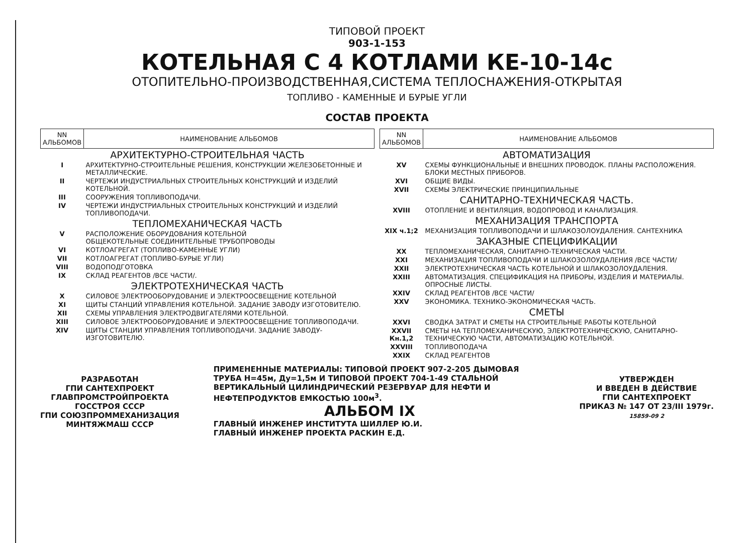ТИПОВОЙ ПРОЕКТ
903-1-153
КОТЕЛЬНАЯ С 4 КОТЛАМИ КЕ-10-14с
ОТОПИТЕЛЬНО-ПРОИЗВОДСТВЕННАЯ,СИСТЕМА ТЕПЛОСНАЖЕНИЯ-ОТКРЫТАЯ
ТОПЛИВО - КАМЕННЫЕ И БУРЫЕ УГЛИ
СОСТАВ ПРОЕКТА
| NN АЛЬБОМОВ | НАИМЕНОВАНИЕ АЛЬБОМОВ |
| --- | --- |
| АРХИТЕКТУРНО-СТРОИТЕЛЬНАЯ ЧАСТЬ | |
| I | АРХИТЕКТУРНО-СТРОИТЕЛЬНЫЕ РЕШЕНИЯ, КОНСТРУКЦИИ ЖЕЛЕЗОБЕТОННЫЕ И МЕТАЛЛИЧЕСКИЕ. |
| II | ЧЕРТЕЖИ ИНДУСТРИАЛЬНЫХ СТРОИТЕЛЬНЫХ КОНСТРУКЦИЙ И ИЗДЕЛИЙ КОТЕЛЬНОЙ. |
| III | СООРУЖЕНИЯ ТОПЛИВОПОДАЧИ. |
| IV | ЧЕРТЕЖИ ИНДУСТРИАЛЬНЫХ СТРОИТЕЛЬНЫХ КОНСТРУКЦИЙ И ИЗДЕЛИЙ ТОПЛИВОПОДАЧИ. |
| ТЕПЛОМЕХАНИЧЕСКАЯ ЧАСТЬ | |
| V | РАСПОЛОЖЕНИЕ ОБОРУДОВАНИЯ КОТЕЛЬНОЙ ОБЩЕКОТЕЛЬНЫЕ СОЕДИНИТЕЛЬНЫЕ ТРУБОПРОВОДЫ |
| VI | КОТЛОАГРЕГАТ (ТОПЛИВО-КАМЕННЫЕ УГЛИ) |
| VII | КОТЛОАГРЕГАТ (ТОПЛИВО-БУРЫЕ УГЛИ) |
| VIII | ВОДОПОДГОТОВКА |
| IX | СКЛАД РЕАГЕНТОВ /ВСЕ ЧАСТИ/. |
| ЭЛЕКТРОТЕХНИЧЕСКАЯ ЧАСТЬ | |
| X | СИЛОВОЕ ЭЛЕКТРООБОРУДОВАНИЕ И ЭЛЕКТРООСВЕЩЕНИЕ КОТЕЛЬНОЙ |
| XI | ЩИТЫ СТАНЦИЙ УПРАВЛЕНИЯ КОТЕЛЬНОЙ. ЗАДАНИЕ ЗАВОДУ ИЗГОТОВИТЕЛЮ. |
| XII | СХЕМЫ УПРАВЛЕНИЯ ЭЛЕКТРОДВИГАТЕЛЯМИ КОТЕЛЬНОЙ. |
| XIII | СИЛОВОЕ ЭЛЕКТРООБОРУДОВАНИЕ И ЭЛЕКТРООСВЕЩЕНИЕ ТОПЛИВОПОДАЧИ. |
| XIV | ЩИТЫ СТАНЦИИ УПРАВЛЕНИЯ ТОПЛИВОПОДАЧИ. ЗАДАНИЕ ЗАВОДУ-ИЗГОТОВИТЕЛЮ. |
| NN АЛЬБОМОВ | НАИМЕНОВАНИЕ АЛЬБОМОВ |
| --- | --- |
| АВТОМАТИЗАЦИЯ | |
| XV | СХЕМЫ ФУНКЦИОНАЛЬНЫЕ И ВНЕШНИХ ПРОВОДОК. ПЛАНЫ РАСПОЛОЖЕНИЯ. БЛОКИ МЕСТНЫХ ПРИБОРОВ. |
| XVI | ОБЩИЕ ВИДЫ. |
| XVII | СХЕМЫ ЭЛЕКТРИЧЕСКИЕ ПРИНЦИПИАЛЬНЫЕ |
| САНИТАРНО-ТЕХНИЧЕСКАЯ ЧАСТЬ. | |
| XVIII | ОТОПЛЕНИЕ И ВЕНТИЛЯЦИЯ, ВОДОПРОВОД И КАНАЛИЗАЦИЯ. |
| МЕХАНИЗАЦИЯ ТРАНСПОРТА | |
| XIX ч.1;2 | МЕХАНИЗАЦИЯ ТОПЛИВОПОДАЧИ И ШЛАКОЗОЛОУДАЛЕНИЯ. САНТЕХНИКА |
| ЗАКАЗНЫЕ СПЕЦИФИКАЦИИ | |
| XX | ТЕПЛОМЕХАНИЧЕСКАЯ, САНИТАРНО-ТЕХНИЧЕСКАЯ ЧАСТИ. |
| XXI | МЕХАНИЗАЦИЯ ТОПЛИВОПОДАЧИ И ШЛАКОЗОЛОУДАЛЕНИЯ /ВСЕ ЧАСТИ/ |
| XXII | ЭЛЕКТРОТЕХНИЧЕСКАЯ ЧАСТЬ КОТЕЛЬНОЙ И ШЛАКОЗОЛОУДАЛЕНИЯ. |
| XXIII | АВТОМАТИЗАЦИЯ. СПЕЦИФИКАЦИЯ НА ПРИБОРЫ, ИЗДЕЛИЯ И МАТЕРИАЛЫ. ОПРОСНЫЕ ЛИСТЫ. |
| XXIV | СКЛАД РЕАГЕНТОВ /ВСЕ ЧАСТИ/ |
| XXV | ЭКОНОМИКА. ТЕХНИКО-ЭКОНОМИЧЕСКАЯ ЧАСТЬ. |
| СМЕТЫ | |
| XXVI | СВОДКА ЗАТРАТ И СМЕТЫ НА СТРОИТЕЛЬНЫЕ РАБОТЫ КОТЕЛЬНОЙ |
| XXVII Кн.1,2 | СМЕТЫ НА ТЕПЛОМЕХАНИЧЕСКУЮ, ЭЛЕКТРОТЕХНИЧЕСКУЮ, САНИТАРНО-ТЕХНИЧЕСКУЮ ЧАСТИ, АВТОМАТИЗАЦИЮ КОТЕЛЬНОЙ. |
| XXVIII | ТОПЛИВОПОДАЧА |
| XXIX | СКЛАД РЕАГЕНТОВ |
РАЗРАБОТАН
ГПИ САНТЕХПРОЕКТ
ГЛАВПРОМСТРОЙПРОЕКТА
ГОССТРОЯ СССР
ГПИ СОЮЗПРОММЕХАНИЗАЦИЯ
МИНТЯЖМАШ СССР
ПРИМЕНЕННЫЕ МАТЕРИАЛЫ: ТИПОВОЙ ПРОЕКТ 907-2-205 ДЫМОВАЯ ТРУБА Н=45м, Ду=1,5м И ТИПОВОЙ ПРОЕКТ 704-1-49 СТАЛЬНОЙ ВЕРТИКАЛЬНЫЙ ЦИЛИНДРИЧЕСКИЙ РЕЗЕРВУАР ДЛЯ НЕФТИ И НЕФТЕПРОДУКТОВ ЕМКОСТЬЮ 100м<sup>3</sup>.
АЛЬБОМ IX
ГЛАВНЫЙ ИНЖЕНЕР ИНСТИТУТА ШИЛЛЕР Ю.И.
ГЛАВНЫЙ ИНЖЕНЕР ПРОЕКТА РАСКИН Е.Д.
УТВЕРЖДЕН
И ВВЕДЕН В ДЕЙСТВИЕ
ГПИ САНТЕХПРОЕКТ
ПРИКАЗ № 147 ОТ 23/III 1979г.
15859-09 2